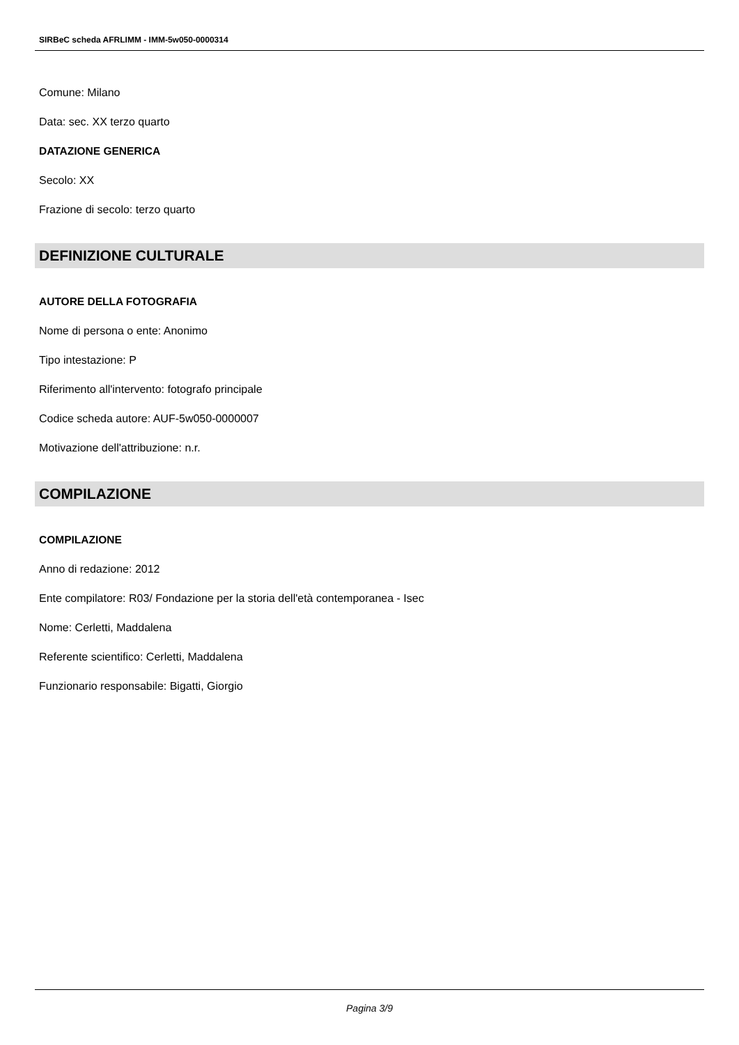SIRBeC scheda AFRLIMM - IMM-5w050-0000314
Comune: Milano
Data: sec. XX terzo quarto
DATAZIONE GENERICA
Secolo: XX
Frazione di secolo: terzo quarto
DEFINIZIONE CULTURALE
AUTORE DELLA FOTOGRAFIA
Nome di persona o ente: Anonimo
Tipo intestazione: P
Riferimento all'intervento: fotografo principale
Codice scheda autore: AUF-5w050-0000007
Motivazione dell'attribuzione: n.r.
COMPILAZIONE
COMPILAZIONE
Anno di redazione: 2012
Ente compilatore: R03/ Fondazione per la storia dell'età contemporanea - Isec
Nome: Cerletti, Maddalena
Referente scientifico: Cerletti, Maddalena
Funzionario responsabile: Bigatti, Giorgio
Pagina 3/9